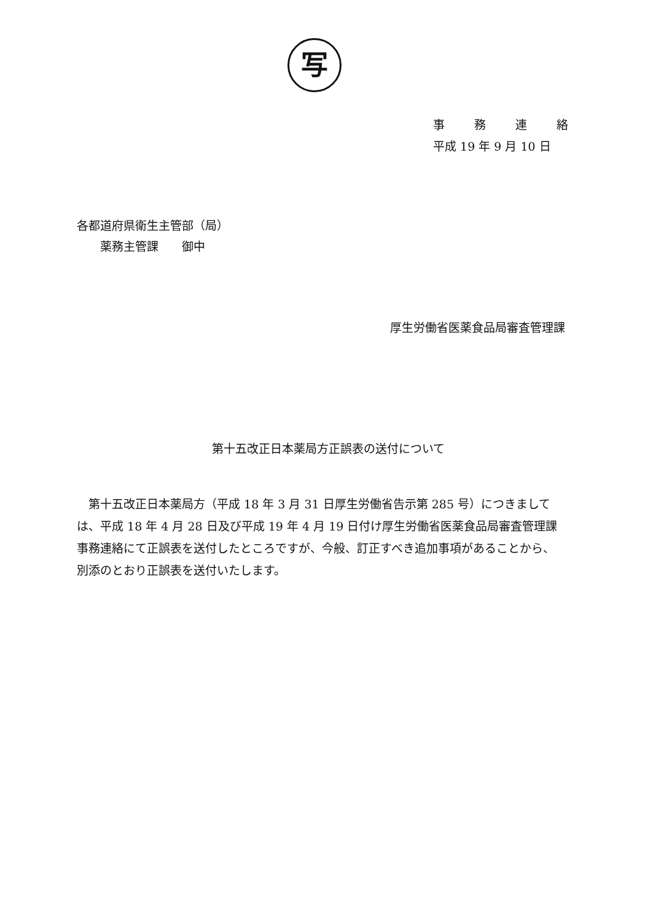写
事務連絡
平成 19 年 9 月 10 日
各都道府県衛生主管部（局）
  薬務主管課  御中
厚生労働省医薬食品局審査管理課
第十五改正日本薬局方正誤表の送付について
第十五改正日本薬局方（平成 18 年 3 月 31 日厚生労働省告示第 285 号）につきましては、平成 18 年 4 月 28 日及び平成 19 年 4 月 19 日付け厚生労働省医薬食品局審査管理課事務連絡にて正誤表を送付したところですが、今般、訂正すべき追加事項があることから、別添のとおり正誤表を送付いたします。